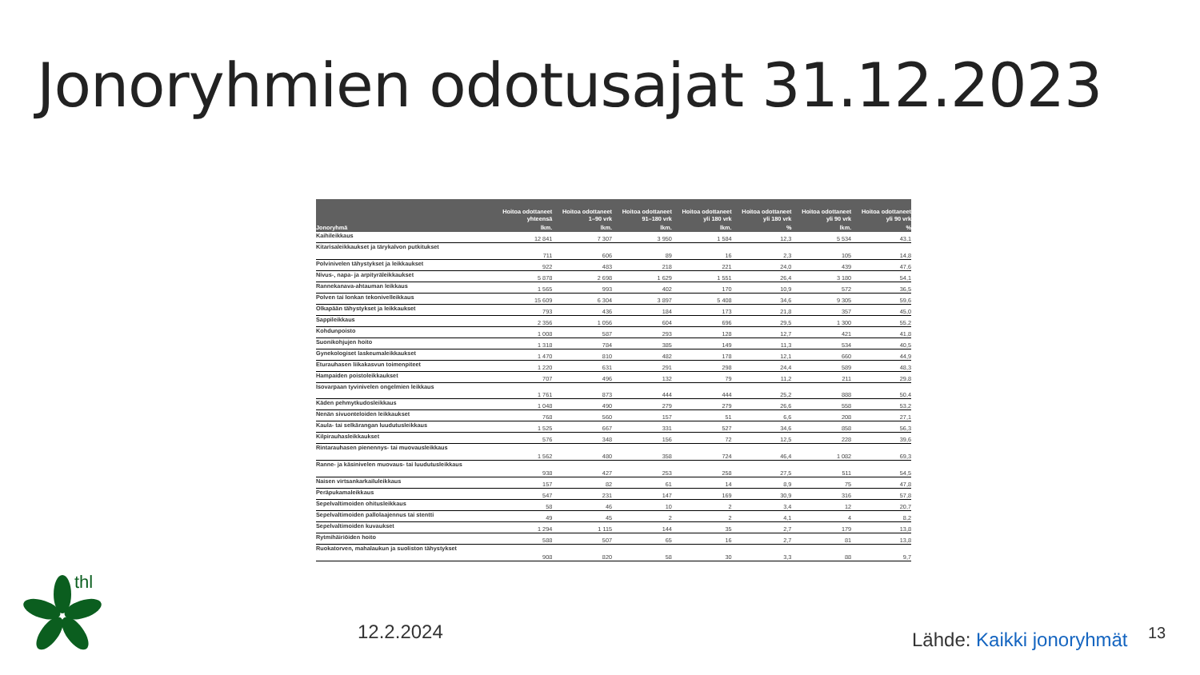Jonoryhmien odotusajat 31.12.2023
| | Hoitoa odottaneet yhteensä | Hoitoa odottaneet 1–90 vrk | Hoitoa odottaneet 91–180 vrk | Hoitoa odottaneet yli 180 vrk | Hoitoa odottaneet yli 180 vrk | Hoitoa odottaneet yli 90 vrk | Hoitoa odottaneet yli 90 vrk |
| --- | --- | --- | --- | --- | --- | --- | --- |
| Jonoryhmä | lkm. | lkm. | lkm. | lkm. | % | lkm. | % |
| Kaihileikkaus | 12 841 | 7 307 | 3 950 | 1 584 | 12,3 | 5 534 | 43,1 |
| Kitarisaleikkaukset ja tärykalvon putkitukset | 711 | 606 | 89 | 16 | 2,3 | 105 | 14,8 |
| Polvinivelen tähystykset ja leikkaukset | 922 | 483 | 218 | 221 | 24,0 | 439 | 47,6 |
| Nivus-, napa- ja arpityräleikkaukset | 5 878 | 2 698 | 1 629 | 1 551 | 26,4 | 3 180 | 54,1 |
| Rannekanava-ahtauman leikkaus | 1 565 | 993 | 402 | 170 | 10,9 | 572 | 36,5 |
| Polven tai lonkan tekonivelleikkaus | 15 609 | 6 304 | 3 897 | 5 408 | 34,6 | 9 305 | 59,6 |
| Olkapään tähystykset ja leikkaukset | 793 | 436 | 184 | 173 | 21,8 | 357 | 45,0 |
| Sappileikkaus | 2 356 | 1 056 | 604 | 696 | 29,5 | 1 300 | 55,2 |
| Kohdunpoisto | 1 008 | 587 | 293 | 128 | 12,7 | 421 | 41,8 |
| Suonikohjujen hoito | 1 318 | 784 | 385 | 149 | 11,3 | 534 | 40,5 |
| Gynekologiset laskeumaleikkaukset | 1 470 | 810 | 482 | 178 | 12,1 | 660 | 44,9 |
| Eturauhasen liikakasvun toimenpiteet | 1 220 | 631 | 291 | 298 | 24,4 | 589 | 48,3 |
| Hampaiden poistoleikkaukset | 707 | 496 | 132 | 79 | 11,2 | 211 | 29,8 |
| Isovarpaan tyvinivelen ongelmien leikkaus | 1 761 | 873 | 444 | 444 | 25,2 | 888 | 50,4 |
| Käden pehmytkudosleikkaus | 1 048 | 490 | 279 | 279 | 26,6 | 558 | 53,2 |
| Nenän sivuonteloiden leikkaukset | 768 | 560 | 157 | 51 | 6,6 | 208 | 27,1 |
| Kaula- tai selkärangan luudutusleikkaus | 1 525 | 667 | 331 | 527 | 34,6 | 858 | 56,3 |
| Kilpirauhasleikkaukset | 576 | 348 | 156 | 72 | 12,5 | 228 | 39,6 |
| Rintarauhasen pienennys- tai muovausleikkaus | 1 562 | 480 | 358 | 724 | 46,4 | 1 082 | 69,3 |
| Ranne- ja käsinivelen muovaus- tai luudutusleikkaus | 938 | 427 | 253 | 258 | 27,5 | 511 | 54,5 |
| Naisen virtsankarkailuleikkaus | 157 | 82 | 61 | 14 | 8,9 | 75 | 47,8 |
| Peräpukamaleikkaus | 547 | 231 | 147 | 169 | 30,9 | 316 | 57,8 |
| Sepelvaltimoiden ohitusleikkaus | 58 | 46 | 10 | 2 | 3,4 | 12 | 20,7 |
| Sepelvaltimoiden pallolaajennus tai stentti | 49 | 45 | 2 | 2 | 4,1 | 4 | 8,2 |
| Sepelvaltimoiden kuvaukset | 1 294 | 1 115 | 144 | 35 | 2,7 | 179 | 13,8 |
| Rytmihäiriöiden hoito | 588 | 507 | 65 | 16 | 2,7 | 81 | 13,8 |
| Ruokatorven, mahalaukun ja suoliston tähystykset | 908 | 820 | 58 | 30 | 3,3 | 88 | 9,7 |
thl
12.2.2024 Lähde: Kaikki jonoryhmät 13